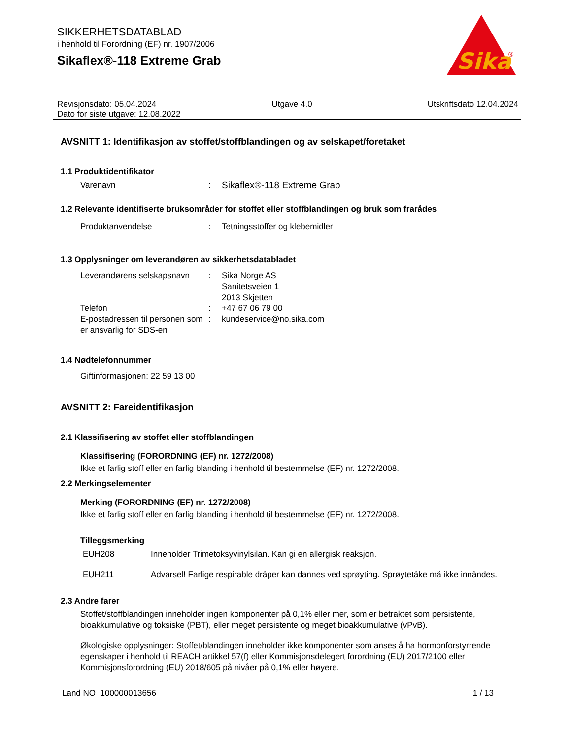SIKKERHETSDATABLAD
i henhold til Forordning (EF) nr. 1907/2006
Sikaflex®-118 Extreme Grab
Sika
®
Revisjonsdato: 05.04.2024 Utgave 4.0 Utskriftsdato 12.04.2024
Dato for siste utgave: 12.08.2022
AVSNITT 1: Identifikasjon av stoffet/stoffblandingen og av selskapet/foretaket
1.1 Produktidentifikator
Varenavn: Sikaflex®-118 Extreme Grab
1.2 Relevante identifiserte bruksområder for stoffet eller stoffblandingen og bruk som frarådes
Produktanvendelse: Tetningsstoffer og klebemidler
1.3 Opplysninger om leverandøren av sikkerhetsdatabladet
Leverandørens selskapsnavn: Sika Norge AS
Sanitetsveien 1
2013 Skjetten
Telefon: +47 67 06 79 00
E-postadressen til personen som er ansvarlig for SDS-en: kundeservice@no.sika.com
1.4 Nødtelefonnummer
Giftinformasjonen: 22 59 13 00
AVSNITT 2: Fareidentifikasjon
2.1 Klassifisering av stoffet eller stoffblandingen
Klassifisering (FORORDNING (EF) nr. 1272/2008)
Ikke et farlig stoff eller en farlig blanding i henhold til bestemmelse (EF) nr. 1272/2008.
2.2 Merkingselementer
Merking (FORORDNING (EF) nr. 1272/2008)
Ikke et farlig stoff eller en farlig blanding i henhold til bestemmelse (EF) nr. 1272/2008.
Tilleggsmerking
EUH208 Inneholder Trimetoksyvinylsilan. Kan gi en allergisk reaksjon.
EUH211 Advarsel! Farlige respirable dråper kan dannes ved sprøyting. Sprøytetåke må ikke innåndes.
2.3 Andre farer
Stoffet/stoffblandingen inneholder ingen komponenter på 0,1% eller mer, som er betraktet som persistente, bioakkumulative og toksiske (PBT), eller meget persistente og meget bioakkumulative (vPvB).
Økologiske opplysninger: Stoffet/blandingen inneholder ikke komponenter som anses å ha hormonforstyrrende egenskaper i henhold til REACH artikkel 57(f) eller Kommisjonsdelegert forordning (EU) 2017/2100 eller Kommisjonsforordning (EU) 2018/605 på nivåer på 0,1% eller høyere.
Land NO 100000013656 1 / 13